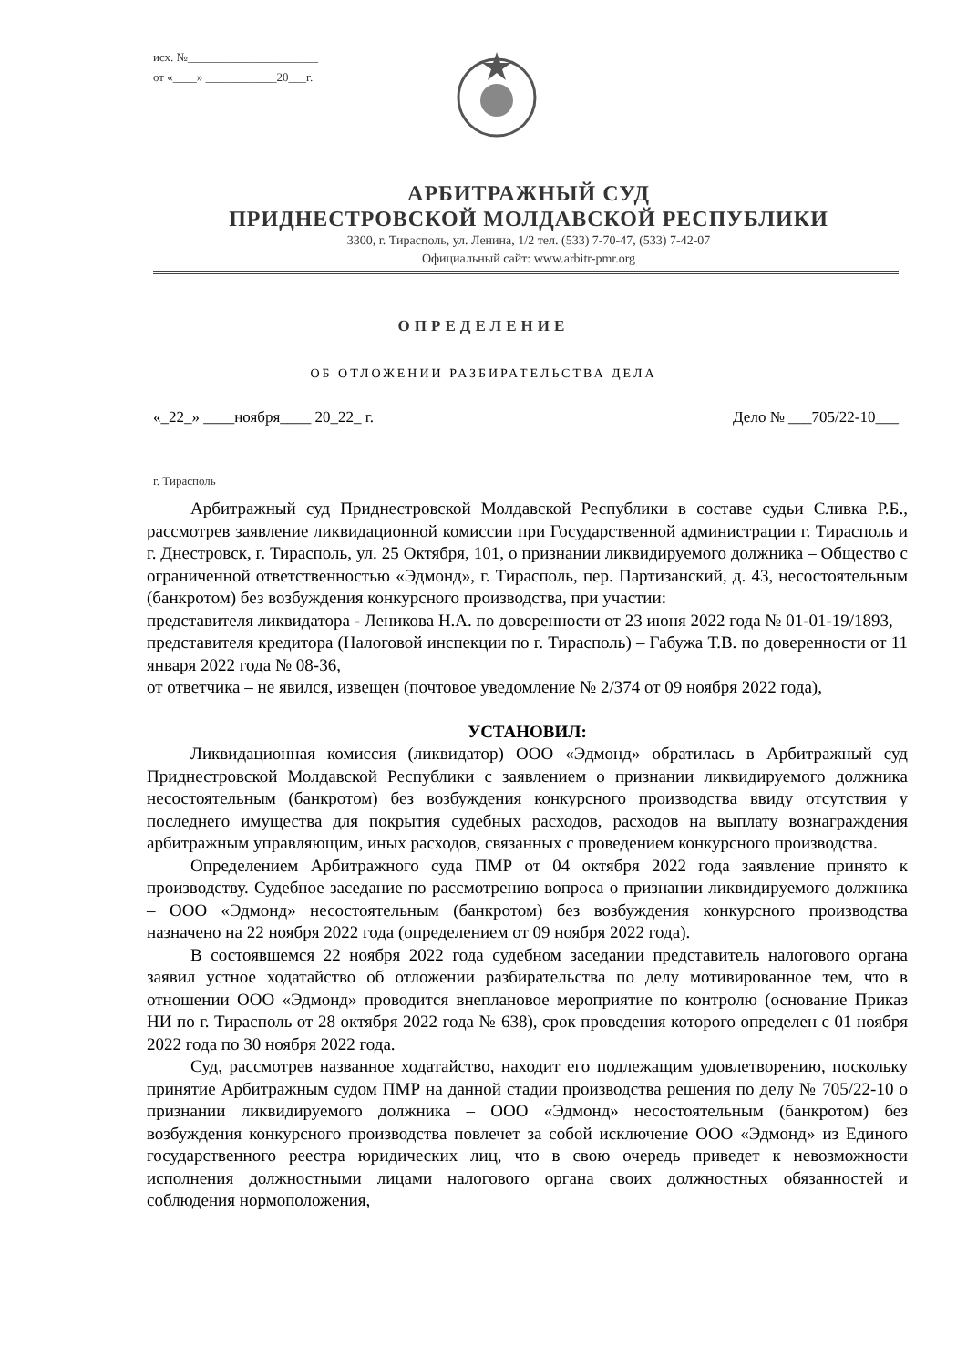исх. №______________________
от «____» ____________20___г.
АРБИТРАЖНЫЙ СУД
ПРИДНЕСТРОВСКОЙ МОЛДАВСКОЙ РЕСПУБЛИКИ
3300, г. Тирасполь, ул. Ленина, 1/2 тел. (533) 7-70-47, (533) 7-42-07
Официальный сайт: www.arbitr-pmr.org
ОПРЕДЕЛЕНИЕ
ОБ ОТЛОЖЕНИИ РАЗБИРАТЕЛЬСТВА ДЕЛА
«_22_» ____ноября____ 20_22_ г. Дело № ___705/22-10___
г. Тирасполь
Арбитражный суд Приднестровской Молдавской Республики в составе судьи Сливка Р.Б., рассмотрев заявление ликвидационной комиссии при Государственной администрации г. Тирасполь и г. Днестровск, г. Тирасполь, ул. 25 Октября, 101, о признании ликвидируемого должника – Общество с ограниченной ответственностью «Эдмонд», г. Тирасполь, пер. Партизанский, д. 43, несостоятельным (банкротом) без возбуждения конкурсного производства, при участии:
представителя ликвидатора - Леникова Н.А. по доверенности от 23 июня 2022 года № 01-01-19/1893,
представителя кредитора (Налоговой инспекции по г. Тирасполь) – Габужа Т.В. по доверенности от 11 января 2022 года № 08-36,
от ответчика – не явился, извещен (почтовое уведомление № 2/374 от 09 ноября 2022 года),
УСТАНОВИЛ:
Ликвидационная комиссия (ликвидатор) ООО «Эдмонд» обратилась в Арбитражный суд Приднестровской Молдавской Республики с заявлением о признании ликвидируемого должника несостоятельным (банкротом) без возбуждения конкурсного производства ввиду отсутствия у последнего имущества для покрытия судебных расходов, расходов на выплату вознаграждения арбитражным управляющим, иных расходов, связанных с проведением конкурсного производства.
Определением Арбитражного суда ПМР от 04 октября 2022 года заявление принято к производству. Судебное заседание по рассмотрению вопроса о признании ликвидируемого должника – ООО «Эдмонд» несостоятельным (банкротом) без возбуждения конкурсного производства назначено на 22 ноября 2022 года (определением от 09 ноября 2022 года).
В состоявшемся 22 ноября 2022 года судебном заседании представитель налогового органа заявил устное ходатайство об отложении разбирательства по делу мотивированное тем, что в отношении ООО «Эдмонд» проводится внеплановое мероприятие по контролю (основание Приказ НИ по г. Тирасполь от 28 октября 2022 года № 638), срок проведения которого определен с 01 ноября 2022 года по 30 ноября 2022 года.
Суд, рассмотрев названное ходатайство, находит его подлежащим удовлетворению, поскольку принятие Арбитражным судом ПМР на данной стадии производства решения по делу № 705/22-10 о признании ликвидируемого должника – ООО «Эдмонд» несостоятельным (банкротом) без возбуждения конкурсного производства повлечет за собой исключение ООО «Эдмонд» из Единого государственного реестра юридических лиц, что в свою очередь приведет к невозможности исполнения должностными лицами налогового органа своих должностных обязанностей и соблюдения нормоположения,